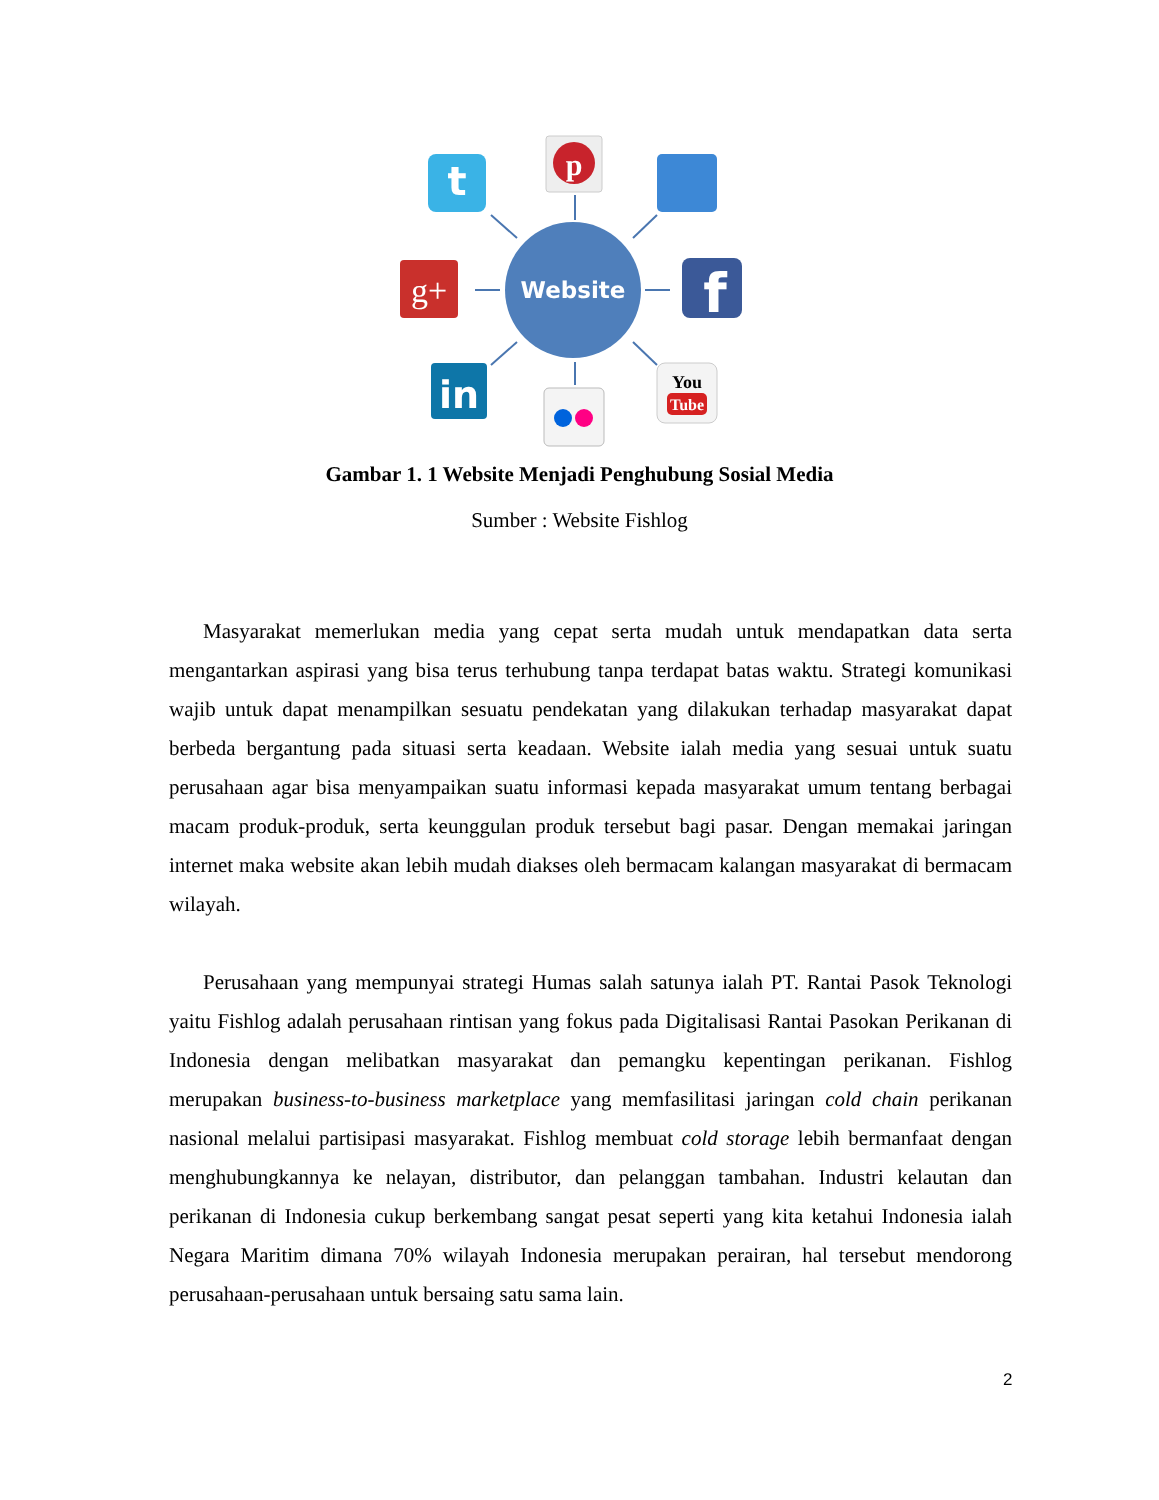Website
t
p
g+
f
in
You
Tube
Gambar 1. 1 Website Menjadi Penghubung Sosial Media
Sumber : Website Fishlog
Masyarakat memerlukan media yang cepat serta mudah untuk mendapatkan data serta mengantarkan aspirasi yang bisa terus terhubung tanpa terdapat batas waktu. Strategi komunikasi wajib untuk dapat menampilkan sesuatu pendekatan yang dilakukan terhadap masyarakat dapat berbeda bergantung pada situasi serta keadaan. Website ialah media yang sesuai untuk suatu perusahaan agar bisa menyampaikan suatu informasi kepada masyarakat umum tentang berbagai macam produk-produk, serta keunggulan produk tersebut bagi pasar. Dengan memakai jaringan internet maka website akan lebih mudah diakses oleh bermacam kalangan masyarakat di bermacam wilayah.
Perusahaan yang mempunyai strategi Humas salah satunya ialah PT. Rantai Pasok Teknologi yaitu Fishlog adalah perusahaan rintisan yang fokus pada Digitalisasi Rantai Pasokan Perikanan di Indonesia dengan melibatkan masyarakat dan pemangku kepentingan perikanan. Fishlog merupakan business-to-business marketplace yang memfasilitasi jaringan cold chain perikanan nasional melalui partisipasi masyarakat. Fishlog membuat cold storage lebih bermanfaat dengan menghubungkannya ke nelayan, distributor, dan pelanggan tambahan. Industri kelautan dan perikanan di Indonesia cukup berkembang sangat pesat seperti yang kita ketahui Indonesia ialah Negara Maritim dimana 70% wilayah Indonesia merupakan perairan, hal tersebut mendorong perusahaan-perusahaan untuk bersaing satu sama lain.
2